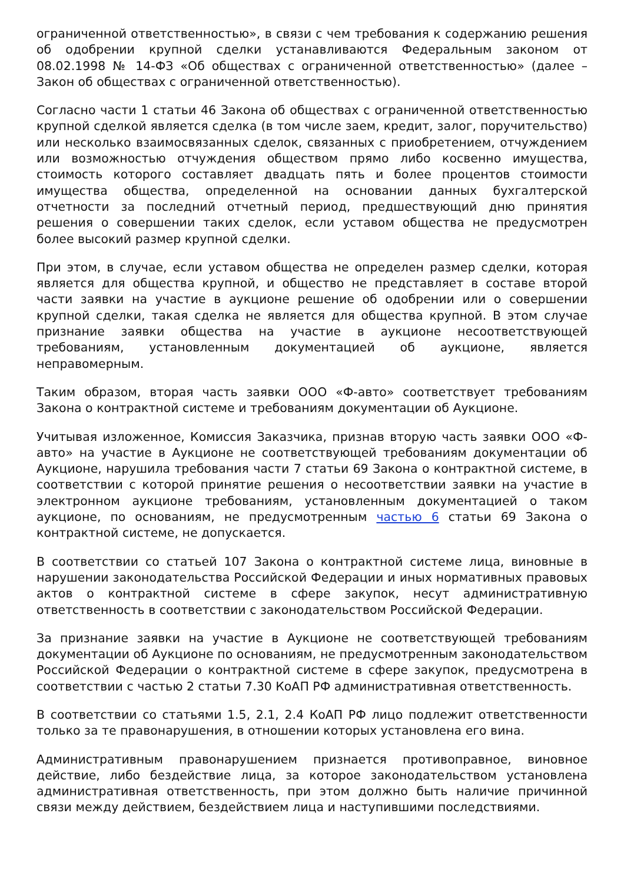ограниченной ответственностью», в связи с чем требования к содержанию решения об одобрении крупной сделки устанавливаются Федеральным законом от 08.02.1998 № 14-ФЗ «Об обществах с ограниченной ответственностью» (далее – Закон об обществах с ограниченной ответственностью).
Согласно части 1 статьи 46 Закона об обществах с ограниченной ответственностью крупной сделкой является сделка (в том числе заем, кредит, залог, поручительство) или несколько взаимосвязанных сделок, связанных с приобретением, отчуждением или возможностью отчуждения обществом прямо либо косвенно имущества, стоимость которого составляет двадцать пять и более процентов стоимости имущества общества, определенной на основании данных бухгалтерской отчетности за последний отчетный период, предшествующий дню принятия решения о совершении таких сделок, если уставом общества не предусмотрен более высокий размер крупной сделки.
При этом, в случае, если уставом общества не определен размер сделки, которая является для общества крупной, и общество не представляет в составе второй части заявки на участие в аукционе решение об одобрении или о совершении крупной сделки, такая сделка не является для общества крупной. В этом случае признание заявки общества на участие в аукционе несоответствующей требованиям, установленным документацией об аукционе, является неправомерным.
Таким образом, вторая часть заявки ООО «Ф-авто» соответствует требованиям Закона о контрактной системе и требованиям документации об Аукционе.
Учитывая изложенное, Комиссия Заказчика, признав вторую часть заявки ООО «Ф-авто» на участие в Аукционе не соответствующей требованиям документации об Аукционе, нарушила требования части 7 статьи 69 Закона о контрактной системе, в соответствии с которой принятие решения о несоответствии заявки на участие в электронном аукционе требованиям, установленным документацией о таком аукционе, по основаниям, не предусмотренным частью 6 статьи 69 Закона о контрактной системе, не допускается.
В соответствии со статьей 107 Закона о контрактной системе лица, виновные в нарушении законодательства Российской Федерации и иных нормативных правовых актов о контрактной системе в сфере закупок, несут административную ответственность в соответствии с законодательством Российской Федерации.
За признание заявки на участие в Аукционе не соответствующей требованиям документации об Аукционе по основаниям, не предусмотренным законодательством Российской Федерации о контрактной системе в сфере закупок, предусмотрена в соответствии с частью 2 статьи 7.30 КоАП РФ административная ответственность.
В соответствии со статьями 1.5, 2.1, 2.4 КоАП РФ лицо подлежит ответственности только за те правонарушения, в отношении которых установлена его вина.
Административным правонарушением признается противоправное, виновное действие, либо бездействие лица, за которое законодательством установлена административная ответственность, при этом должно быть наличие причинной связи между действием, бездействием лица и наступившими последствиями.